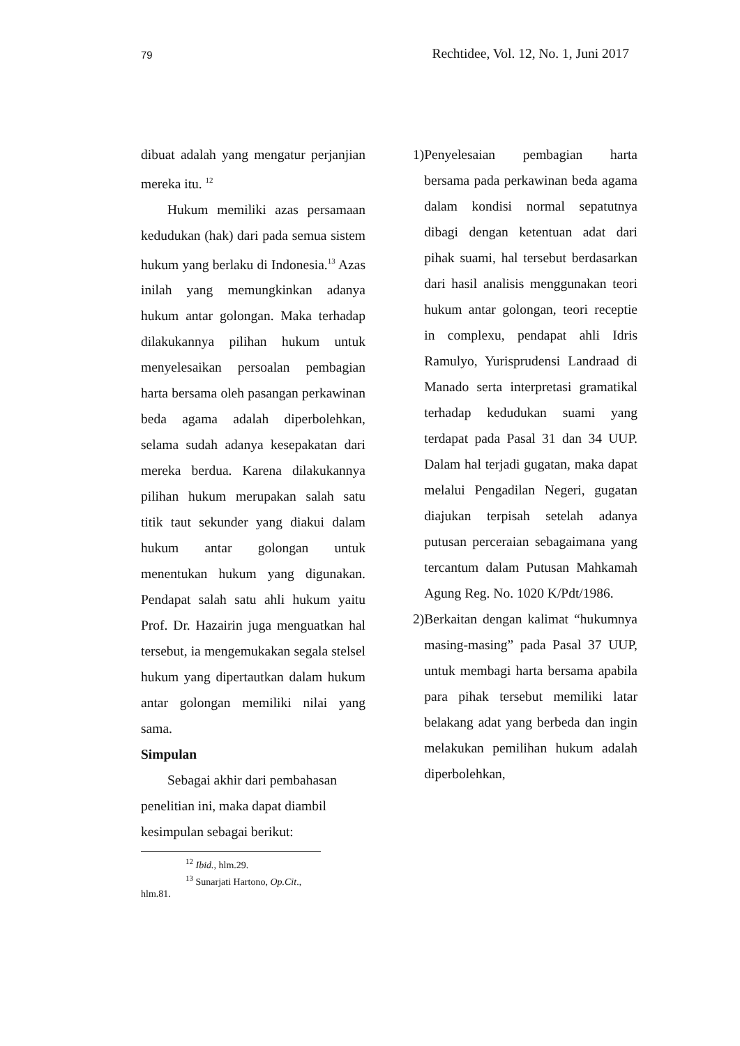79 Rechtidee, Vol. 12, No. 1, Juni 2017
dibuat adalah yang mengatur perjanjian mereka itu. <sup>12</sup>
Hukum memiliki azas persamaan kedudukan (hak) dari pada semua sistem hukum yang berlaku di Indonesia.<sup>13</sup> Azas inilah yang memungkinkan adanya hukum antar golongan. Maka terhadap dilakukannya pilihan hukum untuk menyelesaikan persoalan pembagian harta bersama oleh pasangan perkawinan beda agama adalah diperbolehkan, selama sudah adanya kesepakatan dari mereka berdua. Karena dilakukannya pilihan hukum merupakan salah satu titik taut sekunder yang diakui dalam hukum antar golongan untuk menentukan hukum yang digunakan. Pendapat salah satu ahli hukum yaitu Prof. Dr. Hazairin juga menguatkan hal tersebut, ia mengemukakan segala stelsel hukum yang dipertautkan dalam hukum antar golongan memiliki nilai yang sama.
Simpulan
Sebagai akhir dari pembahasan penelitian ini, maka dapat diambil kesimpulan sebagai berikut:
<sup>12</sup> Ibid., hlm.29.
<sup>13</sup> Sunarjati Hartono, Op.Cit., hlm.81.
1) Penyelesaian pembagian harta bersama pada perkawinan beda agama dalam kondisi normal sepatutnya dibagi dengan ketentuan adat dari pihak suami, hal tersebut berdasarkan dari hasil analisis menggunakan teori hukum antar golongan, teori receptie in complexu, pendapat ahli Idris Ramulyo, Yurisprudensi Landraad di Manado serta interpretasi gramatikal terhadap kedudukan suami yang terdapat pada Pasal 31 dan 34 UUP. Dalam hal terjadi gugatan, maka dapat melalui Pengadilan Negeri, gugatan diajukan terpisah setelah adanya putusan perceraian sebagaimana yang tercantum dalam Putusan Mahkamah Agung Reg. No. 1020 K/Pdt/1986.
2) Berkaitan dengan kalimat “hukumnya masing-masing” pada Pasal 37 UUP, untuk membagi harta bersama apabila para pihak tersebut memiliki latar belakang adat yang berbeda dan ingin melakukan pemilihan hukum adalah diperbolehkan,